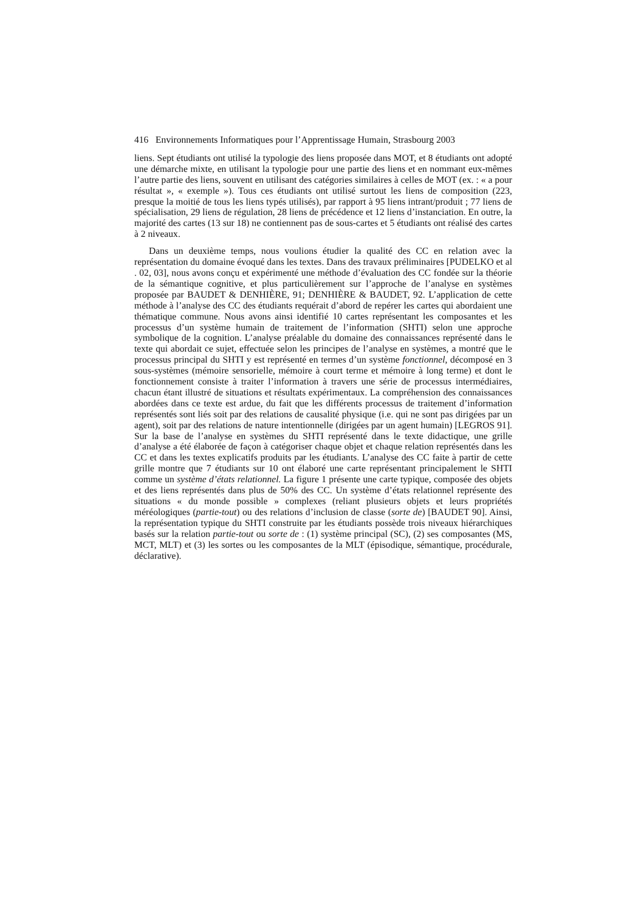416 Environnements Informatiques pour l’Apprentissage Humain, Strasbourg 2003
liens. Sept étudiants ont utilisé la typologie des liens proposée dans MOT, et 8 étudiants ont adopté une démarche mixte, en utilisant la typologie pour une partie des liens et en nommant eux-mêmes l’autre partie des liens, souvent en utilisant des catégories similaires à celles de MOT (ex. : « a pour résultat », « exemple »). Tous ces étudiants ont utilisé surtout les liens de composition (223, presque la moitié de tous les liens typés utilisés), par rapport à 95 liens intrant/produit ; 77 liens de spécialisation, 29 liens de régulation, 28 liens de précédence et 12 liens d’instanciation. En outre, la majorité des cartes (13 sur 18) ne contiennent pas de sous-cartes et 5 étudiants ont réalisé des cartes à 2 niveaux.
Dans un deuxième temps, nous voulions étudier la qualité des CC en relation avec la représentation du domaine évoqué dans les textes. Dans des travaux préliminaires [PUDELKO et al . 02, 03], nous avons conçu et expérimenté une méthode d’évaluation des CC fondée sur la théorie de la sémantique cognitive, et plus particulièrement sur l’approche de l’analyse en systèmes proposée par BAUDET & DENHIÈRE, 91; DENHIÈRE & BAUDET, 92. L’application de cette méthode à l’analyse des CC des étudiants requérait d’abord de repérer les cartes qui abordaient une thématique commune. Nous avons ainsi identifié 10 cartes représentant les composantes et les processus d’un système humain de traitement de l’information (SHTI) selon une approche symbolique de la cognition. L’analyse préalable du domaine des connaissances représenté dans le texte qui abordait ce sujet, effectuée selon les principes de l’analyse en systèmes, a montré que le processus principal du SHTI y est représenté en termes d’un système fonctionnel, décomposé en 3 sous-systèmes (mémoire sensorielle, mémoire à court terme et mémoire à long terme) et dont le fonctionnement consiste à traiter l’information à travers une série de processus intermédiaires, chacun étant illustré de situations et résultats expérimentaux. La compréhension des connaissances abordées dans ce texte est ardue, du fait que les différents processus de traitement d’information représentés sont liés soit par des relations de causalité physique (i.e. qui ne sont pas dirigées par un agent), soit par des relations de nature intentionnelle (dirigées par un agent humain) [LEGROS 91]. Sur la base de l’analyse en systèmes du SHTI représenté dans le texte didactique, une grille d’analyse a été élaborée de façon à catégoriser chaque objet et chaque relation représentés dans les CC et dans les textes explicatifs produits par les étudiants. L’analyse des CC faite à partir de cette grille montre que 7 étudiants sur 10 ont élaboré une carte représentant principalement le SHTI comme un système d’états relationnel. La figure 1 présente une carte typique, composée des objets et des liens représentés dans plus de 50% des CC. Un système d’états relationnel représente des situations « du monde possible » complexes (reliant plusieurs objets et leurs propriétés méréologiques (partie-tout) ou des relations d’inclusion de classe (sorte de) [BAUDET 90]. Ainsi, la représentation typique du SHTI construite par les étudiants possède trois niveaux hiérarchiques basés sur la relation partie-tout ou sorte de : (1) système principal (SC), (2) ses composantes (MS, MCT, MLT) et (3) les sortes ou les composantes de la MLT (épisodique, sémantique, procédurale, déclarative).